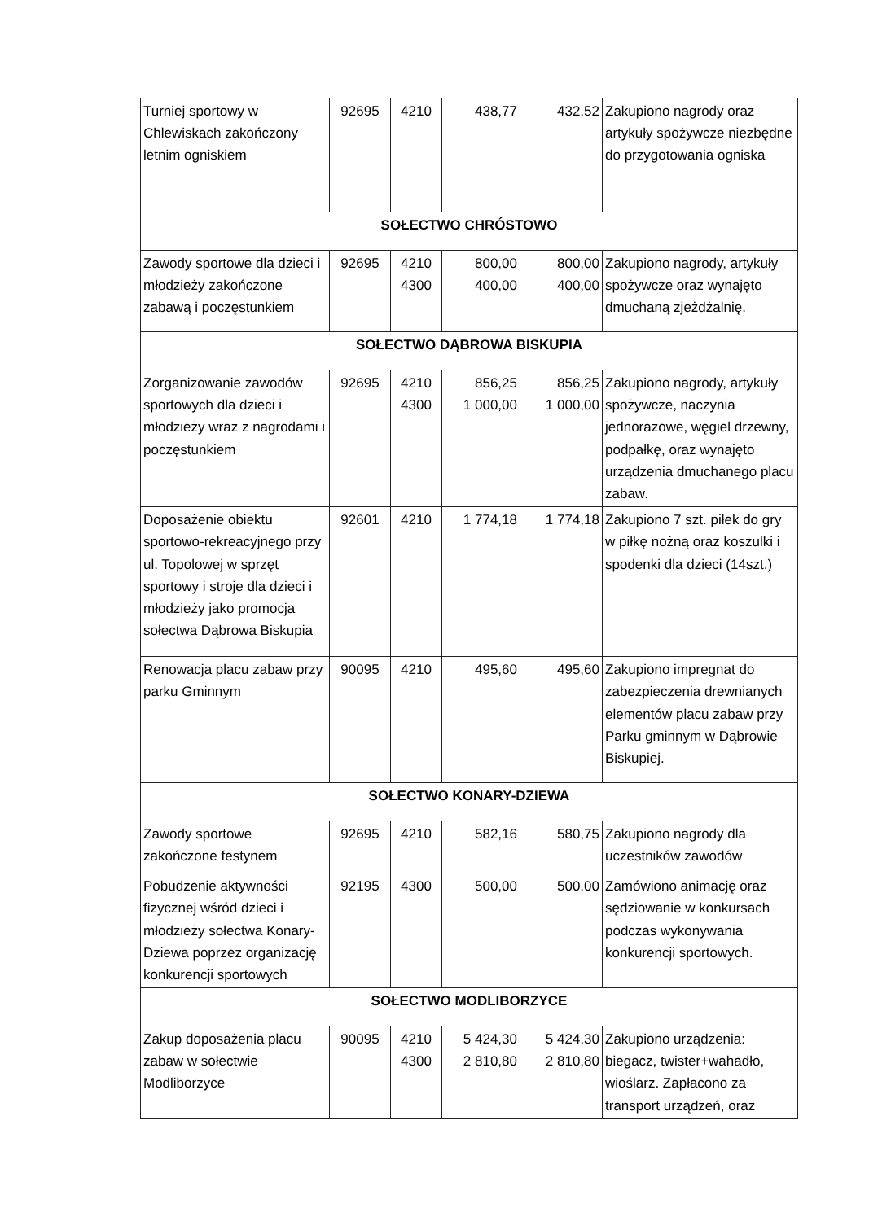| Turniej sportowy w Chlewiskach zakończony letnim ogniskiem | 92695 | 4210 | 438,77 | 432,52 | Zakupiono nagrody oraz artykuły spożywcze niezbędne do przygotowania ogniska |
| SOŁECTWO CHRÓSTOWO | | | | | |
| Zawody sportowe dla dzieci i młodzieży zakończone zabawą i poczęstunkiem | 92695 | 4210 4300 | 800,00 400,00 | 800,00 400,00 | Zakupiono nagrody, artykuły spożywcze oraz wynajęto dmuchaną zjeżdżalnię. |
| SOŁECTWO DĄBROWA BISKUPIA | | | | | |
| Zorganizowanie zawodów sportowych dla dzieci i młodzieży wraz z nagrodami i poczęstunkiem | 92695 | 4210 4300 | 856,25 1 000,00 | 856,25 1 000,00 | Zakupiono nagrody, artykuły spożywcze, naczynia jednorazowe, węgiel drzewny, podpałkę, oraz wynajęto urządzenia dmuchanego placu zabaw. |
| Doposażenie obiektu sportowo-rekreacyjnego przy ul. Topolowej w sprzęt sportowy i stroje dla dzieci i młodzieży jako promocja sołectwa Dąbrowa Biskupia | 92601 | 4210 | 1 774,18 | 1 774,18 | Zakupiono 7 szt. piłek do gry w piłkę nożną oraz koszulki i spodenki dla dzieci (14szt.) |
| Renowacja placu zabaw przy parku Gminnym | 90095 | 4210 | 495,60 | 495,60 | Zakupiono impregnat do zabezpieczenia drewnianych elementów placu zabaw przy Parku gminnym w Dąbrowie Biskupiej. |
| SOŁECTWO KONARY-DZIEWA | | | | | |
| Zawody sportowe zakończone festynem | 92695 | 4210 | 582,16 | 580,75 | Zakupiono nagrody dla uczestników zawodów |
| Pobudzenie aktywności fizycznej wśród dzieci i młodzieży sołectwa Konary-Dziewa poprzez organizację konkurencji sportowych | 92195 | 4300 | 500,00 | 500,00 | Zamówiono animację oraz sędziowanie w konkursach podczas wykonywania konkurencji sportowych. |
| SOŁECTWO MODLIBORZYCE | | | | | |
| Zakup doposażenia placu zabaw w sołectwie Modliborzyce | 90095 | 4210 4300 | 5 424,30 2 810,80 | 5 424,30 2 810,80 | Zakupiono urządzenia: biegacz, twister+wahadło, wioślarz. Zapłacono za transport urządzeń, oraz |